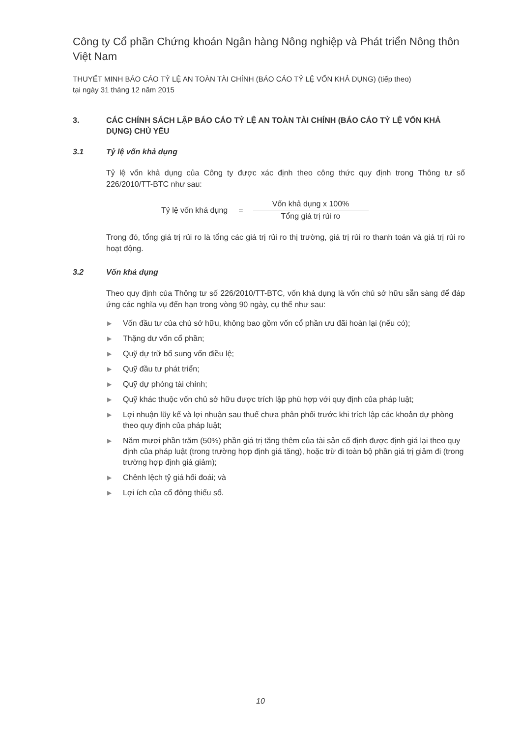Công ty Cổ phần Chứng khoán Ngân hàng Nông nghiệp và Phát triển Nông thôn Việt Nam
THUYẾT MINH BÁO CÁO TỶ LỆ AN TOÀN TÀI CHÍNH (BÁO CÁO TỶ LỆ VỐN KHẢ DỤNG) (tiếp theo)
tại ngày 31 tháng 12 năm 2015
3. CÁC CHÍNH SÁCH LẬP BÁO CÁO TỶ LỆ AN TOÀN TÀI CHÍNH (BÁO CÁO TỶ LỆ VỐN KHẢ DỤNG) CHỦ YẾU
3.1 Tỷ lệ vốn khả dụng
Tỷ lệ vốn khả dụng của Công ty được xác định theo công thức quy định trong Thông tư số 226/2010/TT-BTC như sau:
Tỷ lệ vốn khả dụng =
Vốn khả dụng x 100%
Tổng giá trị rủi ro
Trong đó, tổng giá trị rủi ro là tổng các giá trị rủi ro thị trường, giá trị rủi ro thanh toán và giá trị rủi ro hoạt động.
3.2 Vốn khả dụng
Theo quy định của Thông tư số 226/2010/TT-BTC, vốn khả dụng là vốn chủ sở hữu sẵn sàng để đáp ứng các nghĩa vụ đến hạn trong vòng 90 ngày, cụ thể như sau:
▶ Vốn đầu tư của chủ sở hữu, không bao gồm vốn cổ phần ưu đãi hoàn lại (nếu có);
▶ Thặng dư vốn cổ phần;
▶ Quỹ dự trữ bổ sung vốn điều lệ;
▶ Quỹ đầu tư phát triển;
▶ Quỹ dự phòng tài chính;
▶ Quỹ khác thuộc vốn chủ sở hữu được trích lập phù hợp với quy định của pháp luật;
▶ Lợi nhuận lũy kế và lợi nhuận sau thuế chưa phân phối trước khi trích lập các khoản dự phòng theo quy định của pháp luật;
▶ Năm mươi phần trăm (50%) phần giá trị tăng thêm của tài sản cố định được định giá lại theo quy định của pháp luật (trong trường hợp định giá tăng), hoặc trừ đi toàn bộ phần giá trị giảm đi (trong trường hợp định giá giảm);
▶ Chênh lệch tỷ giá hối đoái; và
▶ Lợi ích của cổ đông thiểu số.
10